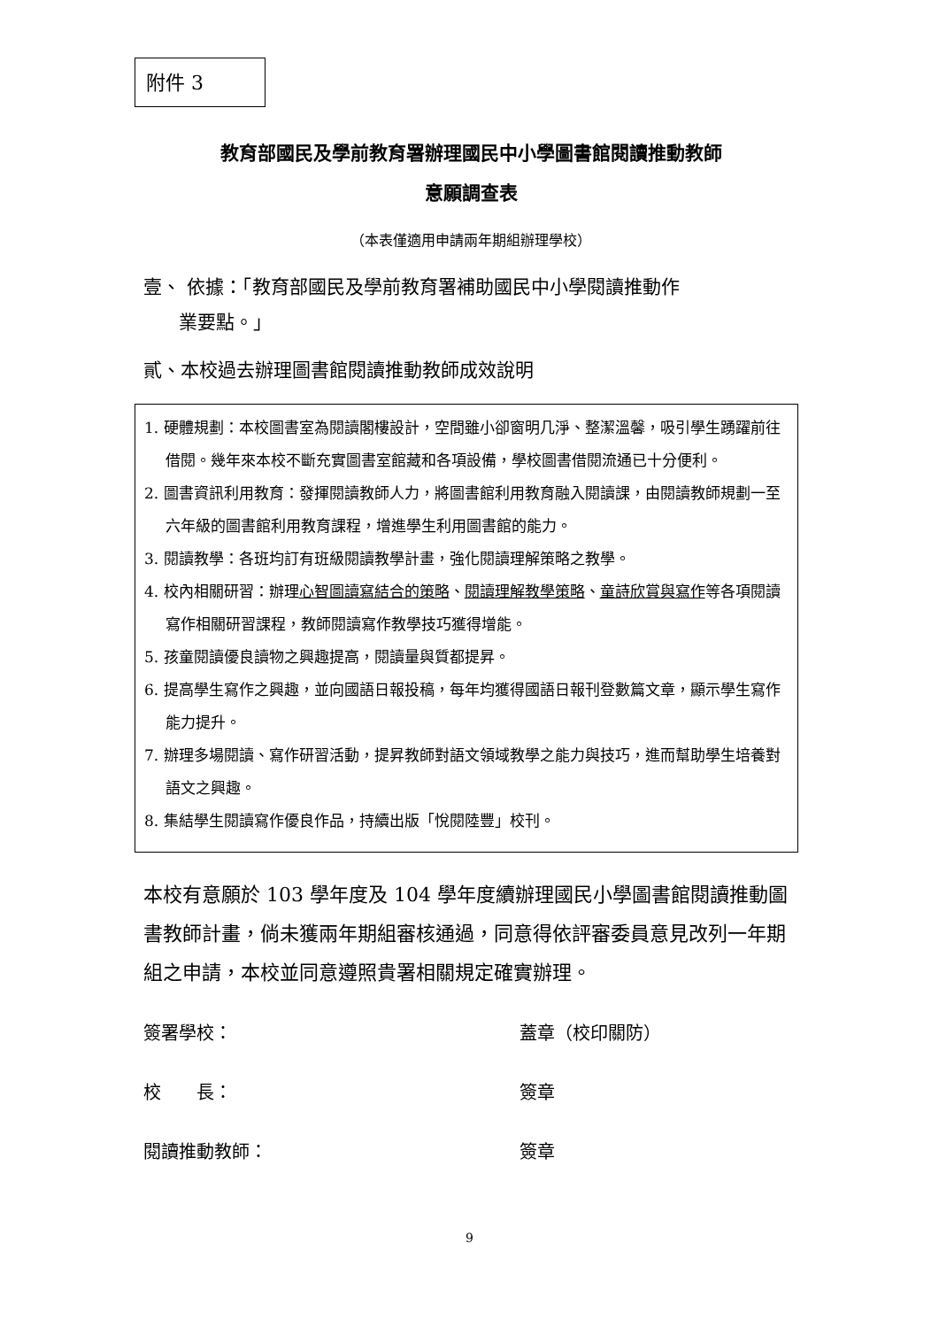附件 3
教育部國民及學前教育署辦理國民中小學圖書館閱讀推動教師
意願調查表
（本表僅適用申請兩年期組辦理學校）
壹、 依據：「教育部國民及學前教育署補助國民中小學閱讀推動作
業要點。」
貳、本校過去辦理圖書館閱讀推動教師成效說明
1. 硬體規劃：本校圖書室為閱讀閣樓設計，空間雖小卻窗明几淨、整潔溫馨，吸引學生踴躍前往借閱。幾年來本校不斷充實圖書室館藏和各項設備，學校圖書借閱流通已十分便利。
2. 圖書資訊利用教育：發揮閱讀教師人力，將圖書館利用教育融入閱讀課，由閱讀教師規劃一至六年級的圖書館利用教育課程，增進學生利用圖書館的能力。
3. 閱讀教學：各班均訂有班級閱讀教學計畫，強化閱讀理解策略之教學。
4. 校內相關研習：辦理心智圖讀寫結合的策略、閱讀理解教學策略、童詩欣賞與寫作等各項閱讀寫作相關研習課程，教師閱讀寫作教學技巧獲得增能。
5. 孩童閱讀優良讀物之興趣提高，閱讀量與質都提昇。
6. 提高學生寫作之興趣，並向國語日報投稿，每年均獲得國語日報刊登數篇文章，顯示學生寫作能力提升。
7. 辦理多場閱讀、寫作研習活動，提昇教師對語文領域教學之能力與技巧，進而幫助學生培養對語文之興趣。
8. 集結學生閱讀寫作優良作品，持續出版「悅閱陸豐」校刊。
本校有意願於 103 學年度及 104 學年度續辦理國民小學圖書館閱讀推動圖書教師計畫，倘未獲兩年期組審核通過，同意得依評審委員意見改列一年期組之申請，本校並同意遵照貴署相關規定確實辦理。
簽署學校： 蓋章（校印關防）
校　　長： 簽章
閱讀推動教師： 簽章
9